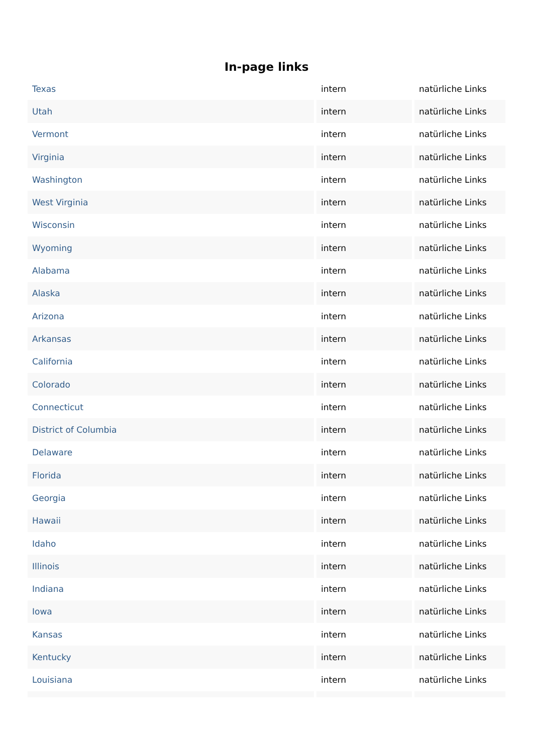In-page links
| Texas | intern | natürliche Links |
| Utah | intern | natürliche Links |
| Vermont | intern | natürliche Links |
| Virginia | intern | natürliche Links |
| Washington | intern | natürliche Links |
| West Virginia | intern | natürliche Links |
| Wisconsin | intern | natürliche Links |
| Wyoming | intern | natürliche Links |
| Alabama | intern | natürliche Links |
| Alaska | intern | natürliche Links |
| Arizona | intern | natürliche Links |
| Arkansas | intern | natürliche Links |
| California | intern | natürliche Links |
| Colorado | intern | natürliche Links |
| Connecticut | intern | natürliche Links |
| District of Columbia | intern | natürliche Links |
| Delaware | intern | natürliche Links |
| Florida | intern | natürliche Links |
| Georgia | intern | natürliche Links |
| Hawaii | intern | natürliche Links |
| Idaho | intern | natürliche Links |
| Illinois | intern | natürliche Links |
| Indiana | intern | natürliche Links |
| Iowa | intern | natürliche Links |
| Kansas | intern | natürliche Links |
| Kentucky | intern | natürliche Links |
| Louisiana | intern | natürliche Links |